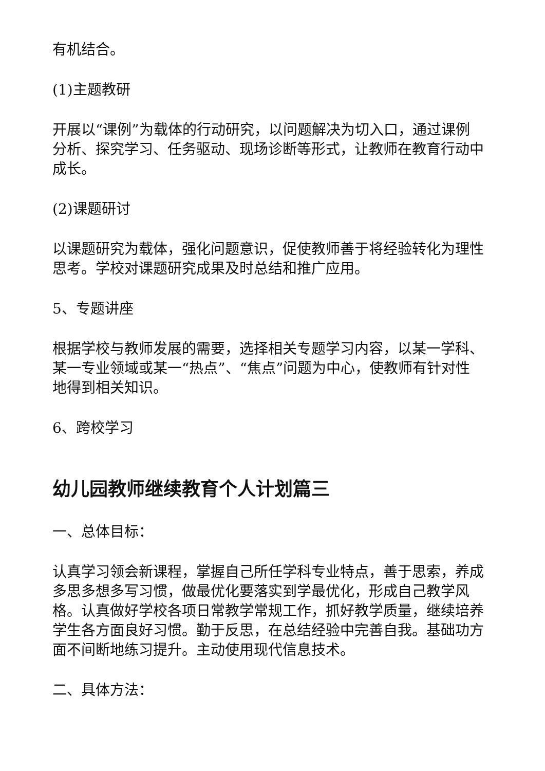有机结合。
(1)主题教研
开展以“课例”为载体的行动研究，以问题解决为切入口，通过课例分析、探究学习、任务驱动、现场诊断等形式，让教师在教育行动中成长。
(2)课题研讨
以课题研究为载体，强化问题意识，促使教师善于将经验转化为理性思考。学校对课题研究成果及时总结和推广应用。
5、专题讲座
根据学校与教师发展的需要，选择相关专题学习内容，以某一学科、某一专业领域或某一“热点”、“焦点”问题为中心，使教师有针对性地得到相关知识。
6、跨校学习
幼儿园教师继续教育个人计划篇三
一、总体目标：
认真学习领会新课程，掌握自己所任学科专业特点，善于思索，养成多思多想多写习惯，做最优化要落实到学最优化，形成自己教学风格。认真做好学校各项日常教学常规工作，抓好教学质量，继续培养学生各方面良好习惯。勤于反思，在总结经验中完善自我。基础功方面不间断地练习提升。主动使用现代信息技术。
二、具体方法：